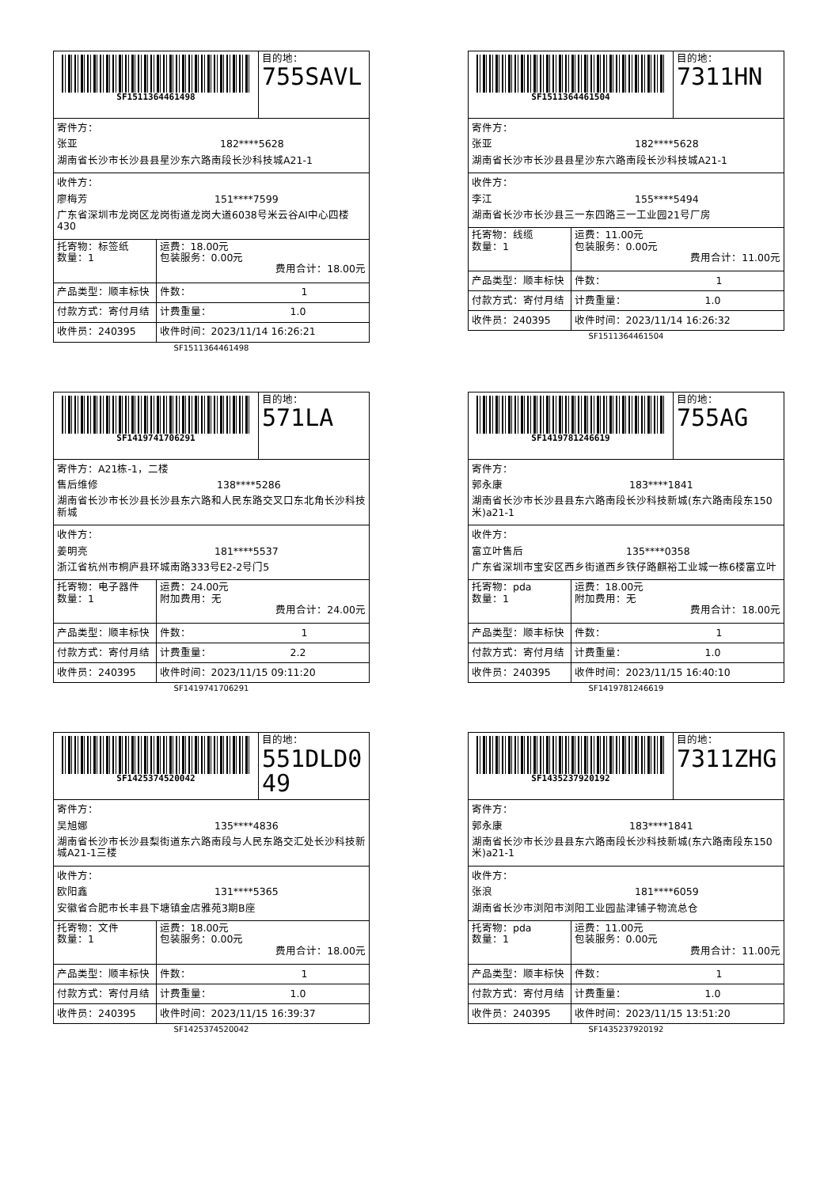| SF1511364461498 | | 目的地： 755SAVL |
| 寄件方： 张亚 182****5628 湖南省长沙市长沙县县星沙东六路南段长沙科技城A21-1 | | |
| 收件方： 廖梅芳 151****7599 广东省深圳市龙岗区龙岗街道龙岗大道6038号米云谷AI中心四楼430 | | |
| 托寄物：标签纸 数量：1 | 运费：18.00元 包装服务：0.00元 费用合计：18.00元 | |
| 产品类型：顺丰标快 | 件数： 1 | |
| 付款方式：寄付月结 | 计费重量： 1.0 | |
| 收件员：240395 | 收件时间：2023/11/14 16:26:21 | |
SF1511364461498
| SF1511364461504 | | 目的地： 7311HN |
| 寄件方： 张亚 182****5628 湖南省长沙市长沙县县星沙东六路南段长沙科技城A21-1 | | |
| 收件方： 李江 155****5494 湖南省长沙市长沙县三一东四路三一工业园21号厂房 | | |
| 托寄物：线缆 数量：1 | 运费：11.00元 包装服务：0.00元 费用合计：11.00元 | |
| 产品类型：顺丰标快 | 件数： 1 | |
| 付款方式：寄付月结 | 计费重量： 1.0 | |
| 收件员：240395 | 收件时间：2023/11/14 16:26:32 | |
SF1511364461504
| SF1419741706291 | | 目的地： 571LA |
| 寄件方：A21栋-1，二楼 售后维修 138****5286 湖南省长沙市长沙县长沙县东六路和人民东路交叉口东北角长沙科技新城 | | |
| 收件方： 姜明亮 181****5537 浙江省杭州市桐庐县环城南路333号E2-2号门5 | | |
| 托寄物：电子器件 数量：1 | 运费：24.00元 附加费用：无 费用合计：24.00元 | |
| 产品类型：顺丰标快 | 件数： 1 | |
| 付款方式：寄付月结 | 计费重量： 2.2 | |
| 收件员：240395 | 收件时间：2023/11/15 09:11:20 | |
SF1419741706291
| SF1419781246619 | | 目的地： 755AG |
| 寄件方： 郭永康 183****1841 湖南省长沙市长沙县县东六路南段长沙科技新城(东六路南段东150米)a21-1 | | |
| 收件方： 富立叶售后 135****0358 广东省深圳市宝安区西乡街道西乡铁仔路麒裕工业城一栋6楼富立叶 | | |
| 托寄物：pda 数量：1 | 运费：18.00元 附加费用：无 费用合计：18.00元 | |
| 产品类型：顺丰标快 | 件数： 1 | |
| 付款方式：寄付月结 | 计费重量： 1.0 | |
| 收件员：240395 | 收件时间：2023/11/15 16:40:10 | |
SF1419781246619
| SF1425374520042 | | 目的地： 551DLD049 |
| 寄件方： 吴旭娜 135****4836 湖南省长沙市长沙县梨街道东六路南段与人民东路交汇处长沙科技新城A21-1三楼 | | |
| 收件方： 欧阳鑫 131****5365 安徽省合肥市长丰县下塘镇金店雅苑3期B座 | | |
| 托寄物：文件 数量：1 | 运费：18.00元 包装服务：0.00元 费用合计：18.00元 | |
| 产品类型：顺丰标快 | 件数： 1 | |
| 付款方式：寄付月结 | 计费重量： 1.0 | |
| 收件员：240395 | 收件时间：2023/11/15 16:39:37 | |
SF1425374520042
| SF1435237920192 | | 目的地： 7311ZHG |
| 寄件方： 郭永康 183****1841 湖南省长沙市长沙县县东六路南段长沙科技新城(东六路南段东150米)a21-1 | | |
| 收件方： 张浪 181****6059 湖南省长沙市浏阳市浏阳工业园盐津铺子物流总仓 | | |
| 托寄物：pda 数量：1 | 运费：11.00元 包装服务：0.00元 费用合计：11.00元 | |
| 产品类型：顺丰标快 | 件数： 1 | |
| 付款方式：寄付月结 | 计费重量： 1.0 | |
| 收件员：240395 | 收件时间：2023/11/15 13:51:20 | |
SF1435237920192